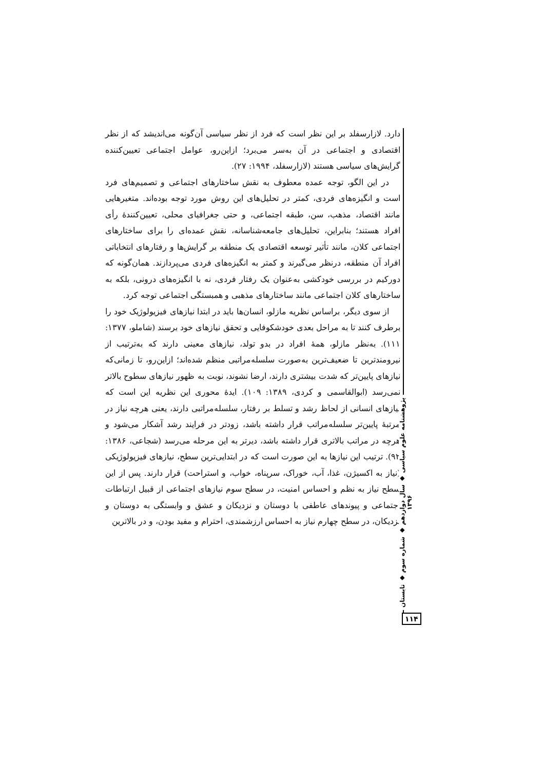دارد. لازارسفلد بر این نظر است که فرد از نظر سیاسی آن‌گونه می‌اندیشد که از نظر اقتصادی و اجتماعی در آن به‌سر می‌برد؛ ازاین‌رو، عوامل اجتماعی تعیین‌کننده گرایش‌های سیاسی هستند (لازارسفلد، ۱۹۹۴: ۲۷).
در این الگو، توجه عمده معطوف به نقش ساختارهای اجتماعی و تصمیم‌های فرد است و انگیزه‌های فردی، کمتر در تحلیل‌های این روش مورد توجه بوده‌اند. متغیرهایی مانند اقتصاد، مذهب، سن، طبقه اجتماعی، و حتی جغرافیای محلی، تعیین‌کنندهٔ رأی افراد هستند؛ بنابراین، تحلیل‌های جامعه‌شناسانه، نقش عمده‌ای را برای ساختارهای اجتماعی کلان، مانند تأثیر توسعه اقتصادی یک منطقه بر گرایش‌ها و رفتارهای انتخاباتی افراد آن منطقه، درنظر می‌گیرند و کمتر به انگیزه‌های فردی می‌پردازند. همان‌گونه که دورکیم در بررسی خودکشی به‌عنوان یک رفتار فردی، نه با انگیزه‌های درونی، بلکه به ساختارهای کلان اجتماعی مانند ساختارهای مذهبی و همبستگی اجتماعی توجه کرد.
از سوی دیگر، براساس نظریه مازلو، انسان‌ها باید در ابتدا نیازهای فیزیولوژیک خود را برطرف کنند تا به مراحل بعدی خودشکوفایی و تحقق نیازهای خود برسند (شاملو، ۱۳۷۷: ۱۱۱). به‌نظر مازلو، همهٔ افراد در بدو تولد، نیازهای معینی دارند که به‌ترتیب از نیرومندترین تا ضعیف‌ترین به‌صورت سلسله‌مراتبی منظم شده‌اند؛ ازاین‌رو، تا زمانی‌که نیازهای پایین‌تر که شدت بیشتری دارند، ارضا نشوند، نوبت به ظهور نیازهای سطوح بالاتر نمی‌رسد (ابوالقاسمی و کردی، ۱۳۸۹: ۱۰۹). ایدهٔ محوری این نظریه این است که نیازهای انسانی از لحاظ رشد و تسلط بر رفتار، سلسله‌مراتبی دارند، یعنی هرچه نیاز در مرتبهٔ پایین‌تر سلسله‌مراتب قرار داشته باشد، زودتر در فرایند رشد آشکار می‌شود و هرچه در مراتب بالاتری قرار داشته باشد، دیرتر به این مرحله می‌رسد (شجاعی، ۱۳۸۶: ۹۲). ترتیب این نیازها به این صورت است که در ابتدایی‌ترین سطح، نیازهای فیزیولوژیکی (نیاز به اکسیژن، غذا، آب، خوراک، سرپناه، خواب، و استراحت) قرار دارند. پس از این سطح نیاز به نظم و احساس امنیت، در سطح سوم نیازهای اجتماعی از قبیل ارتباطات اجتماعی و پیوندهای عاطفی با دوستان و نزدیکان و عشق و وابستگی به دوستان و نزدیکان، در سطح چهارم نیاز به احساس ارزشمندی، احترام و مفید بودن، و در بالاترین
پژوهشنامه علوم سیاسی ◆ سال دوازدهم ◆ شماره سوم ◆ تابستان ۱۳۹۶
۱۱۴